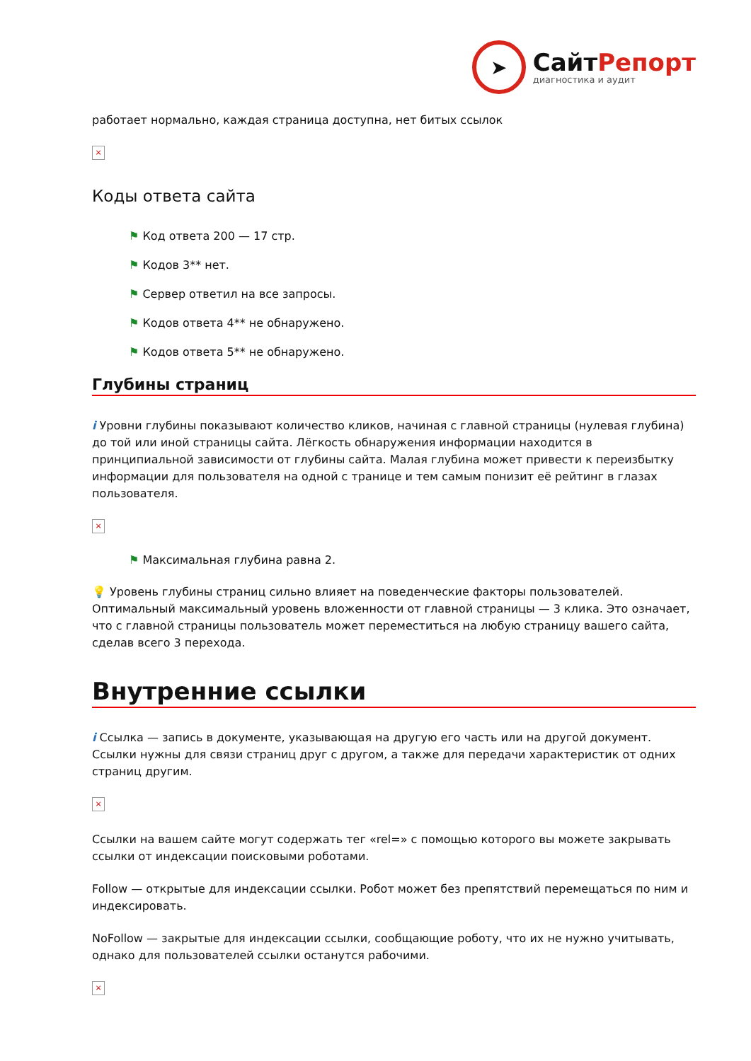➤
СайтРепорт
диагностика и аудит
работает нормально, каждая страница доступна, нет битых ссылок
×
Коды ответа сайта
⚑ Код ответа 200 — 17 стр.
⚑ Кодов 3** нет.
⚑ Сервер ответил на все запросы.
⚑ Кодов ответа 4** не обнаружено.
⚑ Кодов ответа 5** не обнаружено.
Глубины страниц
i Уровни глубины показывают количество кликов, начиная с главной страницы (нулевая глубина) до той или иной страницы сайта. Лёгкость обнаружения информации находится в принципиальной зависимости от глубины сайта. Малая глубина может привести к переизбытку информации для пользователя на одной с транице и тем самым понизит её рейтинг в глазах пользователя.
×
⚑ Максимальная глубина равна 2.
💡 Уровень глубины страниц сильно влияет на поведенческие факторы пользователей. Оптимальный максимальный уровень вложенности от главной страницы — 3 клика. Это означает, что с главной страницы пользователь может переместиться на любую страницу вашего сайта, сделав всего 3 перехода.
Внутренние ссылки
i Ссылка — запись в документе, указывающая на другую его часть или на другой документ. Ссылки нужны для связи страниц друг с другом, а также для передачи характеристик от одних страниц другим.
×
Ссылки на вашем сайте могут содержать тег «rel=» с помощью которого вы можете закрывать ссылки от индексации поисковыми роботами.
Follow — открытые для индексации ссылки. Робот может без препятствий перемещаться по ним и индексировать.
NoFollow — закрытые для индексации ссылки, сообщающие роботу, что их не нужно учитывать, однако для пользователей ссылки останутся рабочими.
×